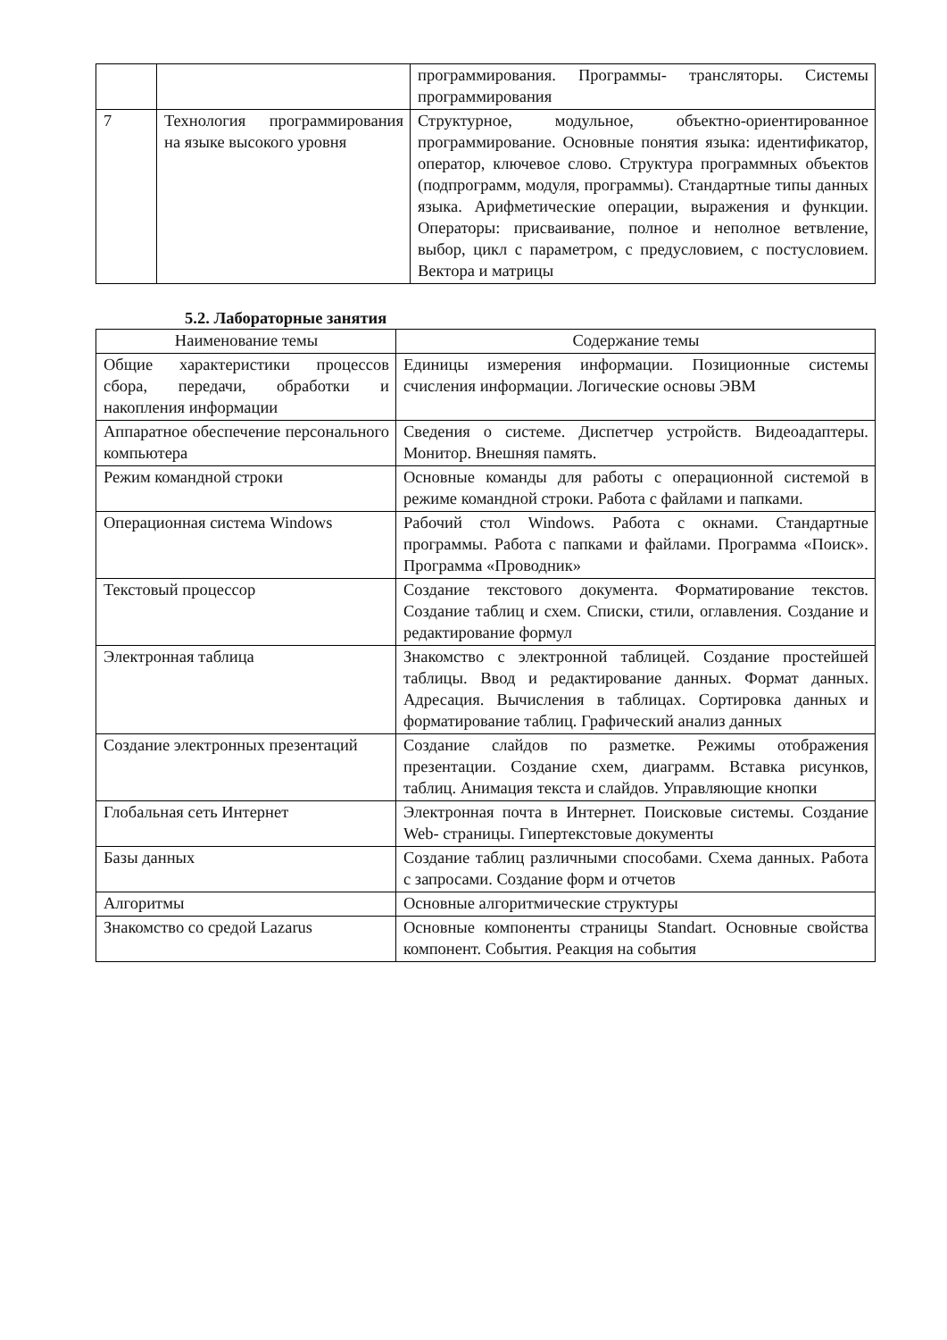| | | программирования. Программы- трансляторы. Системы программирования |
| 7 | Технология программирования на языке высокого уровня | Структурное, модульное, объектно-ориентированное программирование. Основные понятия языка: идентификатор, оператор, ключевое слово. Структура программных объектов (подпрограмм, модуля, программы). Стандартные типы данных языка. Арифметические операции, выражения и функции. Операторы: присваивание, полное и неполное ветвление, выбор, цикл с параметром, с предусловием, с постусловием. Вектора и матрицы |
5.2. Лабораторные занятия
| Наименование темы | Содержание темы |
| --- | --- |
| Общие характеристики процессов сбора, передачи, обработки и накопления информации | Единицы измерения информации. Позиционные системы счисления информации. Логические основы ЭВМ |
| Аппаратное обеспечение персонального компьютера | Сведения о системе. Диспетчер устройств. Видеоадаптеры. Монитор. Внешняя память. |
| Режим командной строки | Основные команды для работы с операционной системой в режиме командной строки. Работа с файлами и папками. |
| Операционная система Windows | Рабочий стол Windows. Работа с окнами. Стандартные программы. Работа с папками и файлами. Программа «Поиск». Программа «Проводник» |
| Текстовый процессор | Создание текстового документа. Форматирование текстов. Создание таблиц и схем. Списки, стили, оглавления. Создание и редактирование формул |
| Электронная таблица | Знакомство с электронной таблицей. Создание простейшей таблицы. Ввод и редактирование данных. Формат данных. Адресация. Вычисления в таблицах. Сортировка данных и форматирование таблиц. Графический анализ данных |
| Создание электронных презентаций | Создание слайдов по разметке. Режимы отображения презентации. Создание схем, диаграмм. Вставка рисунков, таблиц. Анимация текста и слайдов. Управляющие кнопки |
| Глобальная сеть Интернет | Электронная почта в Интернет. Поисковые системы. Создание Web- страницы. Гипертекстовые документы |
| Базы данных | Создание таблиц различными способами. Схема данных. Работа с запросами. Создание форм и отчетов |
| Алгоритмы | Основные алгоритмические структуры |
| Знакомство со средой Lazarus | Основные компоненты страницы Standart. Основные свойства компонент. События. Реакция на события |